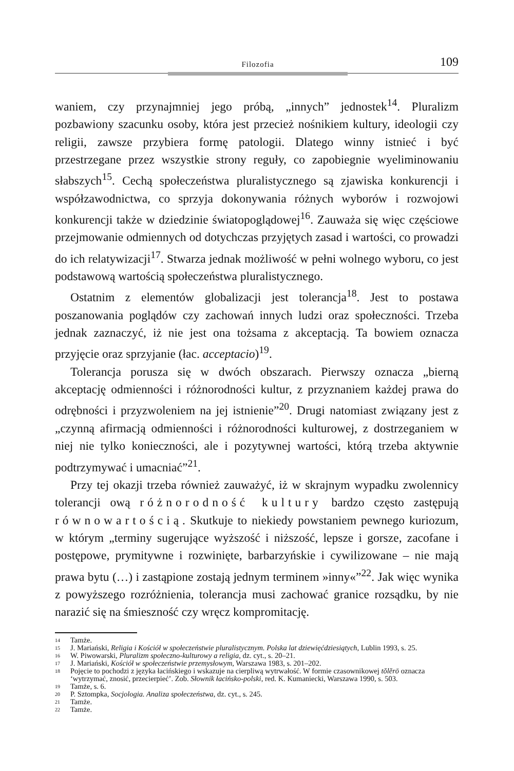Filozofia 109
waniem, czy przynajmniej jego próbą, „innych” jednostek<sup>14</sup>. Pluralizm pozbawiony szacunku osoby, która jest przecież nośnikiem kultury, ideologii czy religii, zawsze przybiera formę patologii. Dlatego winny istnieć i być przestrzegane przez wszystkie strony reguły, co zapobiegnie wyeliminowaniu słabszych<sup>15</sup>. Cechą społeczeństwa pluralistycznego są zjawiska konkurencji i współzawodnictwa, co sprzyja dokonywania różnych wyborów i rozwojowi konkurencji także w dziedzinie światopoglądowej<sup>16</sup>. Zauważa się więc częściowe przejmowanie odmiennych od dotychczas przyjętych zasad i wartości, co prowadzi do ich relatywizacji<sup>17</sup>. Stwarza jednak możliwość w pełni wolnego wyboru, co jest podstawową wartością społeczeństwa pluralistycznego.
Ostatnim z elementów globalizacji jest tolerancja<sup>18</sup>. Jest to postawa poszanowania poglądów czy zachowań innych ludzi oraz społeczności. Trzeba jednak zaznaczyć, iż nie jest ona tożsama z akceptacją. Ta bowiem oznacza przyjęcie oraz sprzyjanie (łac. acceptacio)<sup>19</sup>.
Tolerancja porusza się w dwóch obszarach. Pierwszy oznacza „bierną akceptację odmienności i różnorodności kultur, z przyznaniem każdej prawa do odrębności i przyzwoleniem na jej istnienie”<sup>20</sup>. Drugi natomiast związany jest z „czynną afirmacją odmienności i różnorodności kulturowej, z dostrzeganiem w niej nie tylko konieczności, ale i pozytywnej wartości, którą trzeba aktywnie podtrzymywać i umacniać”<sup>21</sup>.
Przy tej okazji trzeba również zauważyć, iż w skrajnym wypadku zwolennicy tolerancji ową różnorodność kultury bardzo często zastępują równowartością. Skutkuje to niekiedy powstaniem pewnego kuriozum, w którym „terminy sugerujące wyższość i niższość, lepsze i gorsze, zacofane i postępowe, prymitywne i rozwinięte, barbarzyńskie i cywilizowane – nie mają prawa bytu (…) i zastąpione zostają jednym terminem »inny«”<sup>22</sup>. Jak więc wynika z powyższego rozróżnienia, tolerancja musi zachować granice rozsądku, by nie narazić się na śmieszność czy wręcz kompromitację.
14 Tamże.
15 J. Mariański, Religia i Kościół w społeczeństwie pluralistycznym. Polska lat dziewięćdziesiątych, Lublin 1993, s. 25.
16 W. Piwowarski, Pluralizm społeczno-kulturowy a religia, dz. cyt., s. 20–21.
17 J. Mariański, Kościół w społeczeństwie przemysłowym, Warszawa 1983, s. 201–202.
18 Pojęcie to pochodzi z języka łacińskiego i wskazuje na cierpliwą wytrwałość. W formie czasownikowej tŏlĕrō oznacza ‘wytrzymać, znosić, przecierpieć’. Zob. Słownik łacińsko-polski, red. K. Kumaniecki, Warszawa 1990, s. 503.
19 Tamże, s. 6.
20 P. Sztompka, Socjologia. Analiza społeczeństwa, dz. cyt., s. 245.
21 Tamże.
22 Tamże.